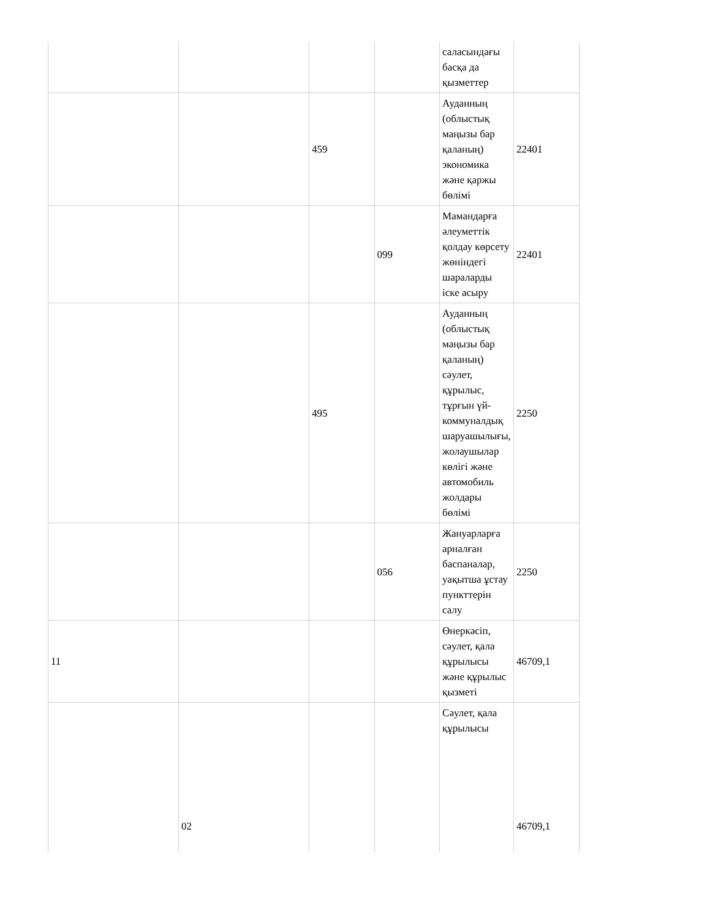| | | | | саласындағы басқа да қызметтер | |
| | | 459 | | Ауданның (облыстық маңызы бар қаланың) экономика және қаржы бөлімі | 22401 |
| | | | 099 | Мамандарға әлеуметтік қолдау көрсету жөніндегі шараларды іске асыру | 22401 |
| | | 495 | | Ауданның (облыстық маңызы бар қаланың) сәулет, құрылыс, тұрғын үй-коммуналдық шаруашылығы, жолаушылар көлігі және автомобиль жолдары бөлімі | 2250 |
| | | | 056 | Жануарларға арналған баспаналар, уақытша ұстау пункттерін салу | 2250 |
| 11 | | | | Өнеркәсіп, сәулет, қала құрылысы және құрылыс қызметі | 46709,1 |
| | 02 | | | Сәулет, қала құрылысы | 46709,1 |